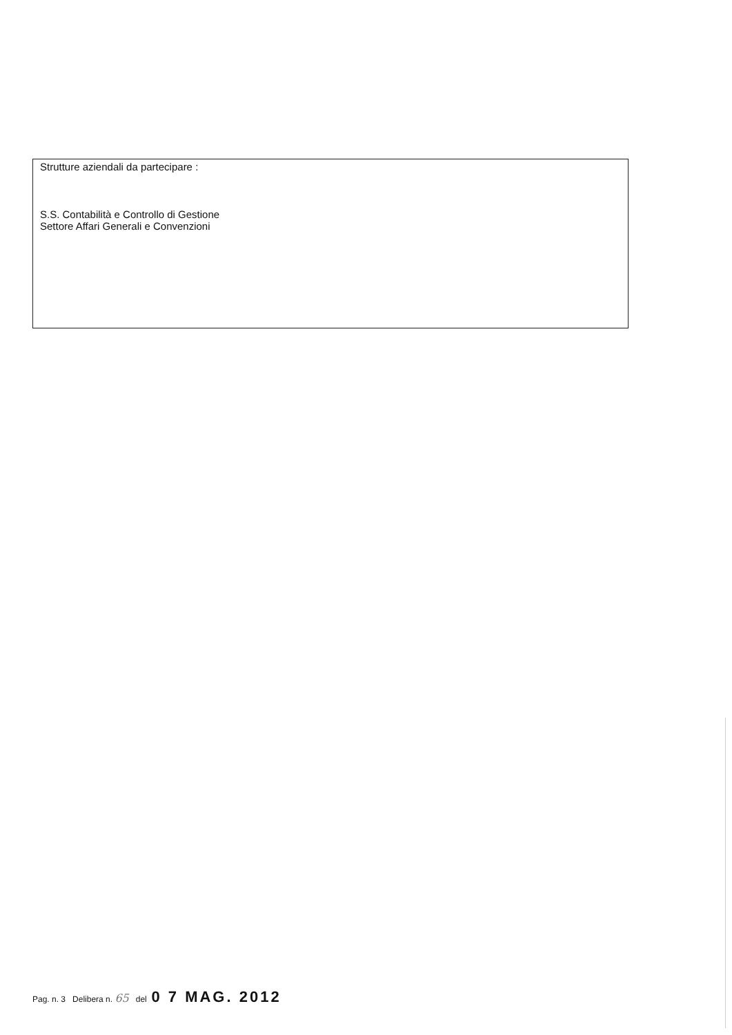Strutture aziendali da partecipare :
S.S. Contabilità e Controllo di Gestione
Settore Affari Generali e Convenzioni
Pag. n. 3 Delibera n. 65 del 0 7 MAG. 2012